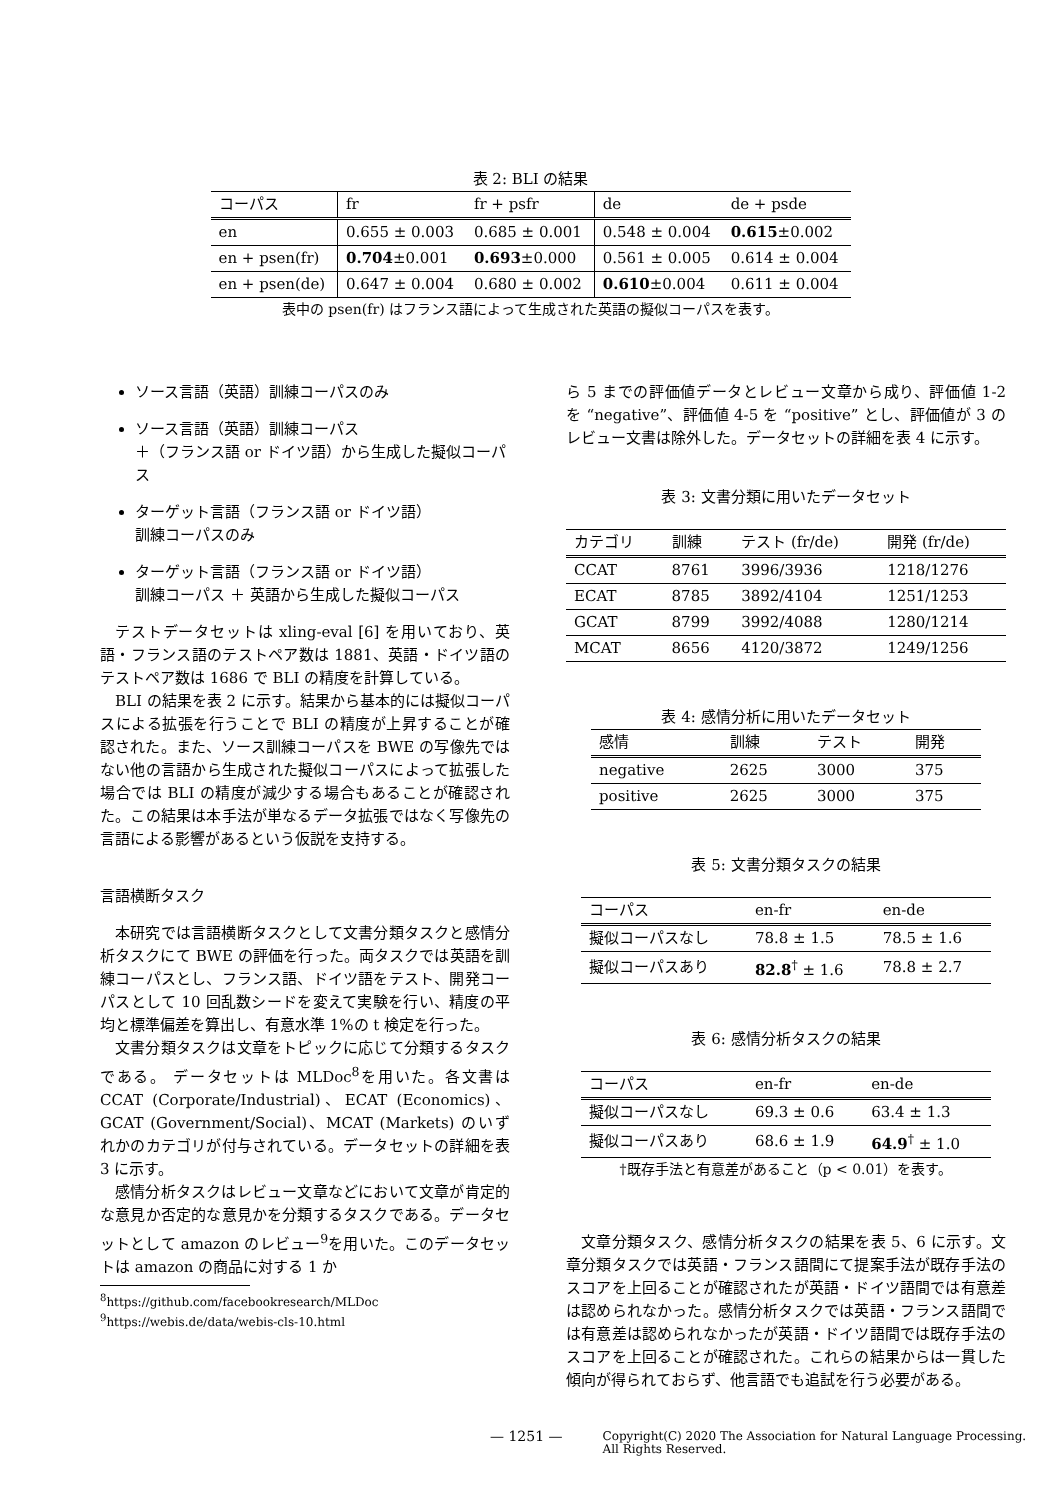表 2: BLI の結果
| コーパス | fr | fr + psfr | de | de + psde |
| --- | --- | --- | --- | --- |
| en | 0.655 ± 0.003 | 0.685 ± 0.001 | 0.548 ± 0.004 | 0.615 ±0.002 |
| en + psen(fr) | 0.704 ±0.001 | 0.693 ±0.000 | 0.561 ± 0.005 | 0.614 ± 0.004 |
| en + psen(de) | 0.647 ± 0.004 | 0.680 ± 0.002 | 0.610 ±0.004 | 0.611 ± 0.004 |
表中の psen(fr) はフランス語によって生成された英語の擬似コーパスを表す。
ソース言語（英語）訓練コーパスのみ
ソース言語（英語）訓練コーパス
＋（フランス語 or ドイツ語）から生成した擬似コーパス
ターゲット言語（フランス語 or ドイツ語）
訓練コーパスのみ
ターゲット言語（フランス語 or ドイツ語）
訓練コーパス ＋ 英語から生成した擬似コーパス
テストデータセットは xling-eval [6] を用いており、英語・フランス語のテストペア数は 1881、英語・ドイツ語のテストペア数は 1686 で BLI の精度を計算している。
BLI の結果を表 2 に示す。結果から基本的には擬似コーパスによる拡張を行うことで BLI の精度が上昇することが確認された。また、ソース訓練コーパスを BWE の写像先ではない他の言語から生成された擬似コーパスによって拡張した場合では BLI の精度が減少する場合もあることが確認された。この結果は本手法が単なるデータ拡張ではなく写像先の言語による影響があるという仮説を支持する。
言語横断タスク
本研究では言語横断タスクとして文書分類タスクと感情分析タスクにて BWE の評価を行った。両タスクでは英語を訓練コーパスとし、フランス語、ドイツ語をテスト、開発コーパスとして 10 回乱数シードを変えて実験を行い、精度の平均と標準偏差を算出し、有意水準 1%の t 検定を行った。
文書分類タスクは文章をトピックに応じて分類するタスクである。 データセットは MLDoc<sup>8</sup>を用いた。各文書は CCAT (Corporate/Industrial)、ECAT (Economics)、GCAT (Government/Social)、MCAT (Markets) のいずれかのカテゴリが付与されている。データセットの詳細を表 3 に示す。
感情分析タスクはレビュー文章などにおいて文章が肯定的な意見か否定的な意見かを分類するタスクである。データセットとして amazon のレビュー<sup>9</sup>を用いた。このデータセットは amazon の商品に対する 1 か
<sup>8</sup> https://github.com/facebookresearch/MLDoc
<sup>9</sup> https://webis.de/data/webis-cls-10.html
ら 5 までの評価値データとレビュー文章から成り、評価値 1-2 を “negative”、評価値 4-5 を “positive” とし、評価値が 3 のレビュー文書は除外した。データセットの詳細を表 4 に示す。
表 3: 文書分類に用いたデータセット
| カテゴリ | 訓練 | テスト (fr/de) | 開発 (fr/de) |
| --- | --- | --- | --- |
| CCAT | 8761 | 3996/3936 | 1218/1276 |
| ECAT | 8785 | 3892/4104 | 1251/1253 |
| GCAT | 8799 | 3992/4088 | 1280/1214 |
| MCAT | 8656 | 4120/3872 | 1249/1256 |
表 4: 感情分析に用いたデータセット
| 感情 | 訓練 | テスト | 開発 |
| --- | --- | --- | --- |
| negative | 2625 | 3000 | 375 |
| positive | 2625 | 3000 | 375 |
表 5: 文書分類タスクの結果
| コーパス | en-fr | en-de |
| --- | --- | --- |
| 擬似コーパスなし | 78.8 ± 1.5 | 78.5 ± 1.6 |
| 擬似コーパスあり | 82.8<sup>†</sup> ± 1.6 | 78.8 ± 2.7 |
表 6: 感情分析タスクの結果
| コーパス | en-fr | en-de |
| --- | --- | --- |
| 擬似コーパスなし | 69.3 ± 0.6 | 63.4 ± 1.3 |
| 擬似コーパスあり | 68.6 ± 1.9 | 64.9<sup>†</sup> ± 1.0 |
†既存手法と有意差があること（p < 0.01）を表す。
文章分類タスク、感情分析タスクの結果を表 5、6 に示す。文章分類タスクでは英語・フランス語間にて提案手法が既存手法のスコアを上回ることが確認されたが英語・ドイツ語間では有意差は認められなかった。感情分析タスクでは英語・フランス語間では有意差は認められなかったが英語・ドイツ語間では既存手法のスコアを上回ることが確認された。これらの結果からは一貫した傾向が得られておらず、他言語でも追試を行う必要がある。
— 1251 —
Copyright(C) 2020 The Association for Natural Language Processing.
All Rights Reserved.